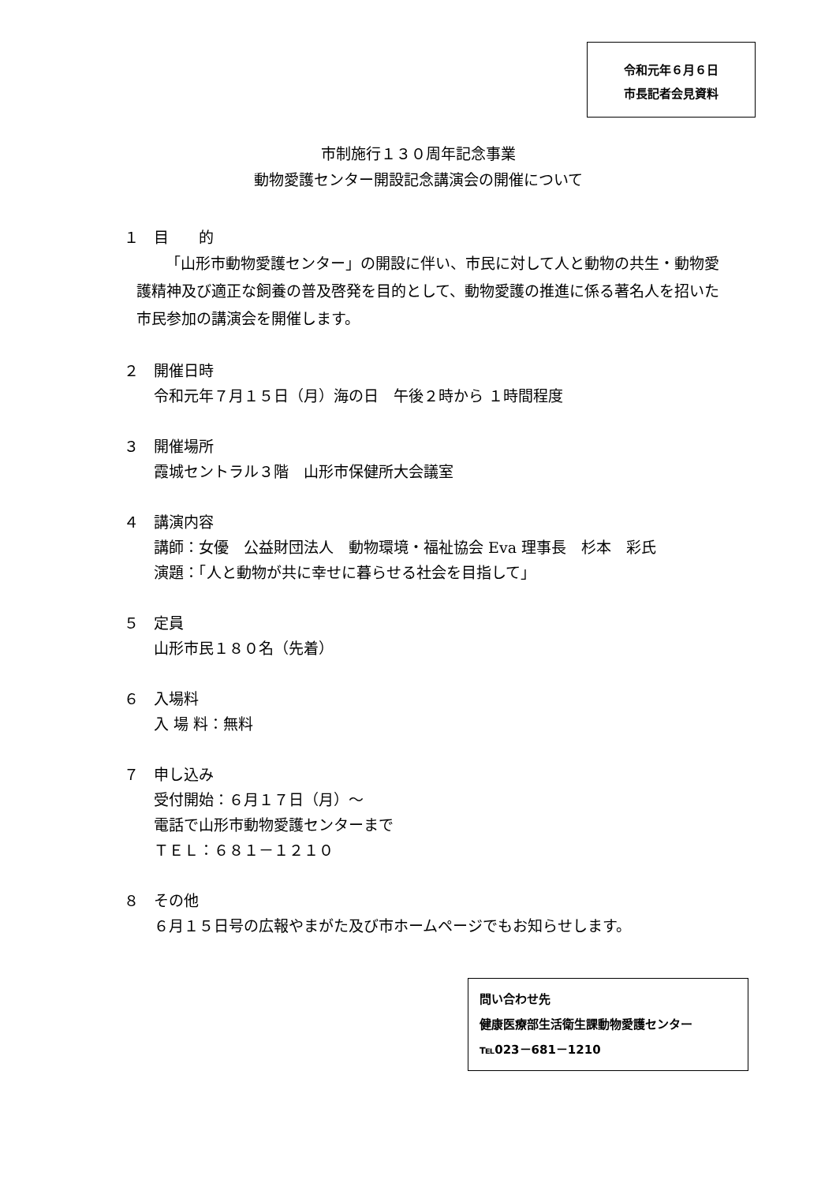令和元年６月６日
市長記者会見資料
市制施行１３０周年記念事業
動物愛護センター開設記念講演会の開催について
１　目　　的
「山形市動物愛護センター」の開設に伴い、市民に対して人と動物の共生・動物愛護精神及び適正な飼養の普及啓発を目的として、動物愛護の推進に係る著名人を招いた市民参加の講演会を開催します。
２　開催日時
令和元年７月１５日（月）海の日　午後２時から １時間程度
３　開催場所
霞城セントラル３階　山形市保健所大会議室
４　講演内容
講師：女優　公益財団法人　動物環境・福祉協会 Eva 理事長　杉本　彩氏
演題：「人と動物が共に幸せに暮らせる社会を目指して」
５　定員
山形市民１８０名（先着）
６　入場料
入 場 料：無料
７　申し込み
受付開始：６月１７日（月）～
電話で山形市動物愛護センターまで
ＴＥＬ：６８１－１２１０
８　その他
６月１５日号の広報やまがた及び市ホームページでもお知らせします。
問い合わせ先
健康医療部生活衛生課動物愛護センター
℡023－681－1210